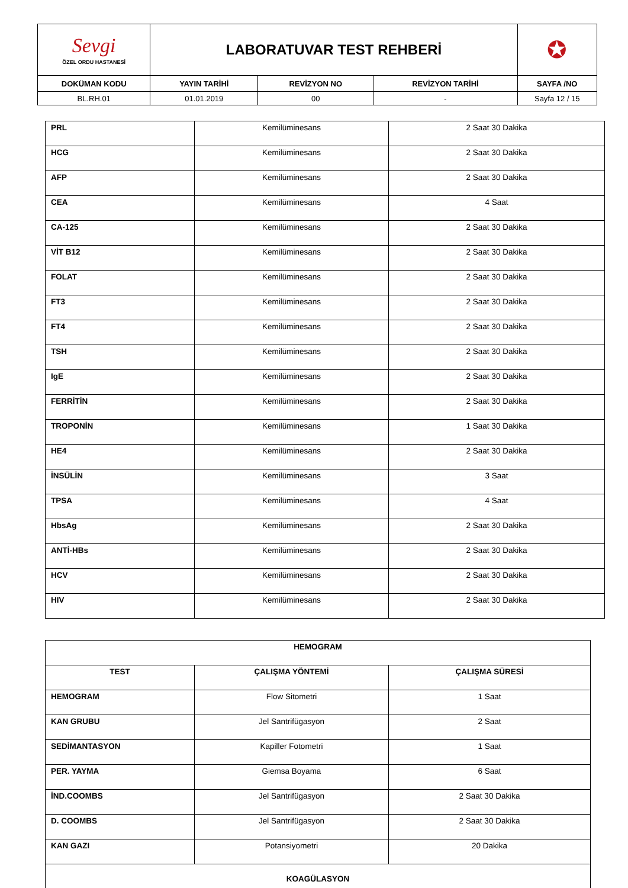| Sevgi ÖZEL ORDU HASTANESİ | LABORATUVAR TEST REHBERİ | | | ✪ |
| DOKÜMAN KODU | YAYIN TARİHİ | REVİZYON NO | REVİZYON TARİHİ | SAYFA /NO |
| BL.RH.01 | 01.01.2019 | 00 | - | Sayfa 12 / 15 |
| PRL | Kemilüminesans | 2 Saat 30 Dakika |
| HCG | Kemilüminesans | 2 Saat 30 Dakika |
| AFP | Kemilüminesans | 2 Saat 30 Dakika |
| CEA | Kemilüminesans | 4 Saat |
| CA-125 | Kemilüminesans | 2 Saat 30 Dakika |
| VİT B12 | Kemilüminesans | 2 Saat 30 Dakika |
| FOLAT | Kemilüminesans | 2 Saat 30 Dakika |
| FT3 | Kemilüminesans | 2 Saat 30 Dakika |
| FT4 | Kemilüminesans | 2 Saat 30 Dakika |
| TSH | Kemilüminesans | 2 Saat 30 Dakika |
| IgE | Kemilüminesans | 2 Saat 30 Dakika |
| FERRİTİN | Kemilüminesans | 2 Saat 30 Dakika |
| TROPONİN | Kemilüminesans | 1 Saat 30 Dakika |
| HE4 | Kemilüminesans | 2 Saat 30 Dakika |
| İNSÜLİN | Kemilüminesans | 3 Saat |
| TPSA | Kemilüminesans | 4 Saat |
| HbsAg | Kemilüminesans | 2 Saat 30 Dakika |
| ANTİ-HBs | Kemilüminesans | 2 Saat 30 Dakika |
| HCV | Kemilüminesans | 2 Saat 30 Dakika |
| HIV | Kemilüminesans | 2 Saat 30 Dakika |
| HEMOGRAM | | |
| TEST | ÇALIŞMA YÖNTEMİ | ÇALIŞMA SÜRESİ |
| HEMOGRAM | Flow Sitometri | 1 Saat |
| KAN GRUBU | Jel Santrifügasyon | 2 Saat |
| SEDİMANTASYON | Kapiller Fotometri | 1 Saat |
| PER. YAYMA | Giemsa Boyama | 6 Saat |
| İND.COOMBS | Jel Santrifügasyon | 2 Saat 30 Dakika |
| D. COOMBS | Jel Santrifügasyon | 2 Saat 30 Dakika |
| KAN GAZI | Potansiyometri | 20 Dakika |
| KOAGÜLASYON | | |